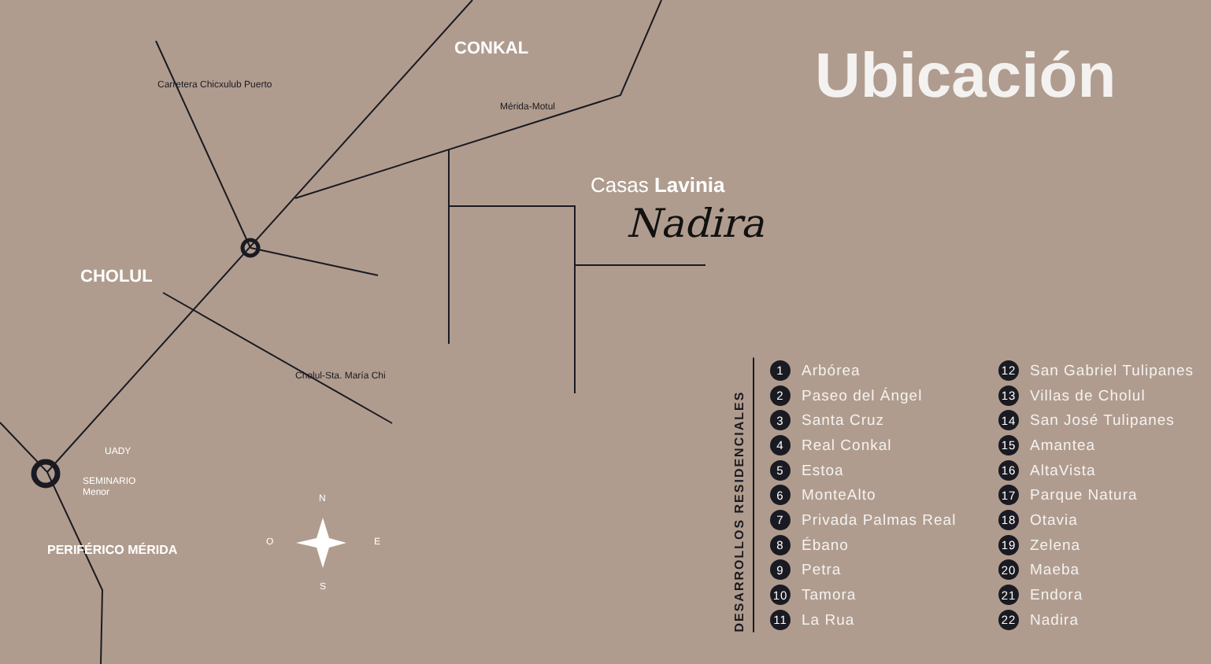Ubicación
Casas Lavinia
Nadira
CONKAL
CHOLUL
UADY
SEMINARIO
Menor
N
O E
S
Mérida-Motul
Carretera Chicxulub Puerto
Cholul-Sta. María Chi
PERIFÉRICO MÉRIDA
DESARROLLOS RESIDENCIALES
1 Arbórea
2 Paseo del Ángel
3 Santa Cruz
4 Real Conkal
5 Estoa
6 MonteAlto
7 Privada Palmas Real
8 Ébano
9 Petra
10 Tamora
11 La Rua
12 San Gabriel Tulipanes
13 Villas de Cholul
14 San José Tulipanes
15 Amantea
16 AltaVista
17 Parque Natura
18 Otavia
19 Zelena
20 Maeba
21 Endora
22 Nadira